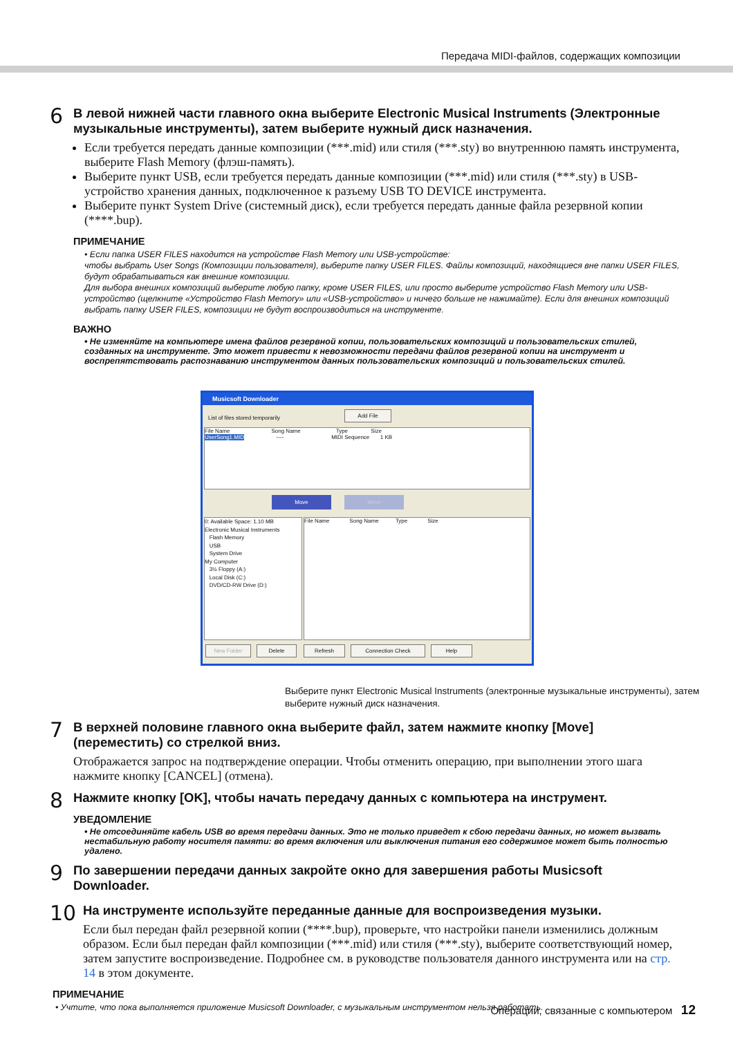Передача MIDI-файлов, содержащих композиции
6
В левой нижней части главного окна выберите Electronic Musical Instruments (Электронные музыкальные инструменты), затем выберите нужный диск назначения.
Если требуется передать данные композиции (***.mid) или стиля (***.sty) во внутреннюю память инструмента, выберите Flash Memory (флэш-память).
Выберите пункт USB, если требуется передать данные композиции (***.mid) или стиля (***.sty) в USB-устройство хранения данных, подключенное к разъему USB TO DEVICE инструмента.
Выберите пункт System Drive (системный диск), если требуется передать данные файла резервной копии (****.bup).
ПРИМЕЧАНИЕ
• Если папка USER FILES находится на устройстве Flash Memory или USB-устройстве:
чтобы выбрать User Songs (Композиции пользователя), выберите папку USER FILES. Файлы композиций, находящиеся вне папки USER FILES, будут обрабатываться как внешние композиции.
Для выбора внешних композиций выберите любую папку, кроме USER FILES, или просто выберите устройство Flash Memory или USB-устройство (щелкните «Устройство Flash Memory» или «USB-устройство» и ничего больше не нажимайте). Если для внешних композиций выбрать папку USER FILES, композиции не будут воспроизводиться на инструменте.
ВАЖНО
• Не изменяйте на компьютере имена файлов резервной копии, пользовательских композиций и пользовательских стилей, созданных на инструменте. Это может привести к невозможности передачи файлов резервной копии на инструмент и воспрепятствовать распознаванию инструментом данных пользовательских композиций и пользовательских стилей.
Musicsoft Downloader
List of files stored temporarily
Add File
File Name Song Name Type Size
UserSong1.MID ---- MIDI Sequence 1 KB
Move Move
0: Available Space: 1.10 MB
Electronic Musical Instruments
Flash Memory
USB
System Drive
My Computer
3½ Floppy (A:)
Local Disk (C:)
DVD/CD-RW Drive (D:)
File Name Song Name Type Size
New Folder Delete Refresh Connection Check Help
Выберите пункт Electronic Musical Instruments (электронные музыкальные инструменты), затем выберите нужный диск назначения.
7
В верхней половине главного окна выберите файл, затем нажмите кнопку [Move] (переместить) со стрелкой вниз.
Отображается запрос на подтверждение операции. Чтобы отменить операцию, при выполнении этого шага нажмите кнопку [CANCEL] (отмена).
8
Нажмите кнопку [OK], чтобы начать передачу данных с компьютера на инструмент.
УВЕДОМЛЕНИЕ
• Не отсоединяйте кабель USB во время передачи данных. Это не только приведет к сбою передачи данных, но может вызвать нестабильную работу носителя памяти: во время включения или выключения питания его содержимое может быть полностью удалено.
9
По завершении передачи данных закройте окно для завершения работы Musicsoft Downloader.
10
На инструменте используйте переданные данные для воспроизведения музыки.
Если был передан файл резервной копии (****.bup), проверьте, что настройки панели изменились должным образом. Если был передан файл композиции (***.mid) или стиля (***.sty), выберите соответствующий номер, затем запустите воспроизведение. Подробнее см. в руководстве пользователя данного инструмента или на стр. 14 в этом документе.
ПРИМЕЧАНИЕ
• Учтите, что пока выполняется приложение Musicsoft Downloader, с музыкальным инструментом нельзя работать.
Операции, связанные с компьютером 12